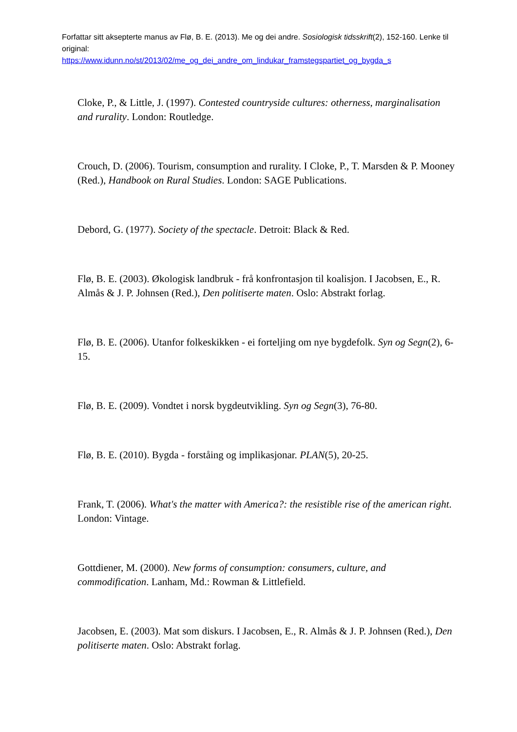Forfattar sitt aksepterte manus av Flø, B. E. (2013). Me og dei andre. Sosiologisk tidsskrift(2), 152-160. Lenke til original:
https://www.idunn.no/st/2013/02/me_og_dei_andre_om_lindukar_framstegspartiet_og_bygda_s
Cloke, P., & Little, J. (1997). Contested countryside cultures: otherness, marginalisation and rurality. London: Routledge.
Crouch, D. (2006). Tourism, consumption and rurality. I Cloke, P., T. Marsden & P. Mooney (Red.), Handbook on Rural Studies. London: SAGE Publications.
Debord, G. (1977). Society of the spectacle. Detroit: Black & Red.
Flø, B. E. (2003). Økologisk landbruk - frå konfrontasjon til koalisjon. I Jacobsen, E., R. Almås & J. P. Johnsen (Red.), Den politiserte maten. Oslo: Abstrakt forlag.
Flø, B. E. (2006). Utanfor folkeskikken - ei forteljing om nye bygdefolk. Syn og Segn(2), 6-15.
Flø, B. E. (2009). Vondtet i norsk bygdeutvikling. Syn og Segn(3), 76-80.
Flø, B. E. (2010). Bygda - forståing og implikasjonar. PLAN(5), 20-25.
Frank, T. (2006). What's the matter with America?: the resistible rise of the american right. London: Vintage.
Gottdiener, M. (2000). New forms of consumption: consumers, culture, and commodification. Lanham, Md.: Rowman & Littlefield.
Jacobsen, E. (2003). Mat som diskurs. I Jacobsen, E., R. Almås & J. P. Johnsen (Red.), Den politiserte maten. Oslo: Abstrakt forlag.